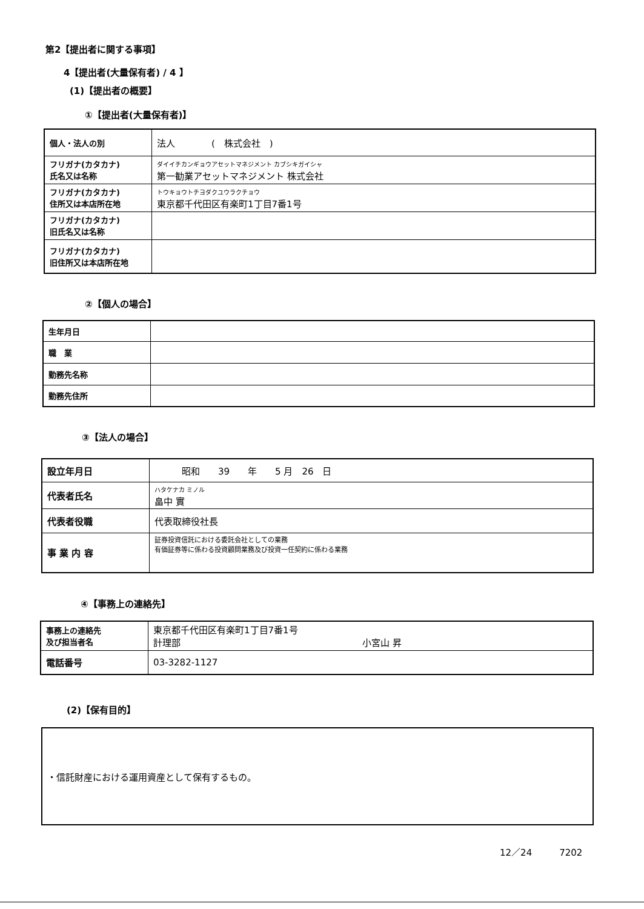第2【提出者に関する事項】
4【提出者(大量保有者) / 4 】
(1)【提出者の概要】
①【提出者(大量保有者)】
| 個人・法人の別 | 法人 ( 株式会社 ) |
| フリガナ(カタカナ) 氏名又は名称 | ダイイチカンギョウアセットマネジメント カブシキガイシャ 第一勧業アセットマネジメント 株式会社 |
| フリガナ(カタカナ) 住所又は本店所在地 | トウキョウトチヨダクユウラクチョウ 東京都千代田区有楽町1丁目7番1号 |
| フリガナ(カタカナ) 旧氏名又は名称 | |
| フリガナ(カタカナ) 旧住所又は本店所在地 | |
②【個人の場合】
| 生年月日 | |
| 職 業 | |
| 勤務先名称 | |
| 勤務先住所 | |
③【法人の場合】
| 設立年月日 | 昭和 39 年 5 月 26 日 |
| 代表者氏名 | ハタケナカ ミノル 畠中 實 |
| 代表者役職 | 代表取締役社長 |
| 事 業 内 容 | 証券投資信託における委託会社としての業務 有価証券等に係わる投資顧問業務及び投資一任契約に係わる業務 |
④【事務上の連絡先】
| 事務上の連絡先 及び担当者名 | 東京都千代田区有楽町1丁目7番1号 計理部 小宮山 昇 |
| 電話番号 | 03-3282-1127 |
(2)【保有目的】
| ・信託財産における運用資産として保有するもの。 |
12／24　　　7202